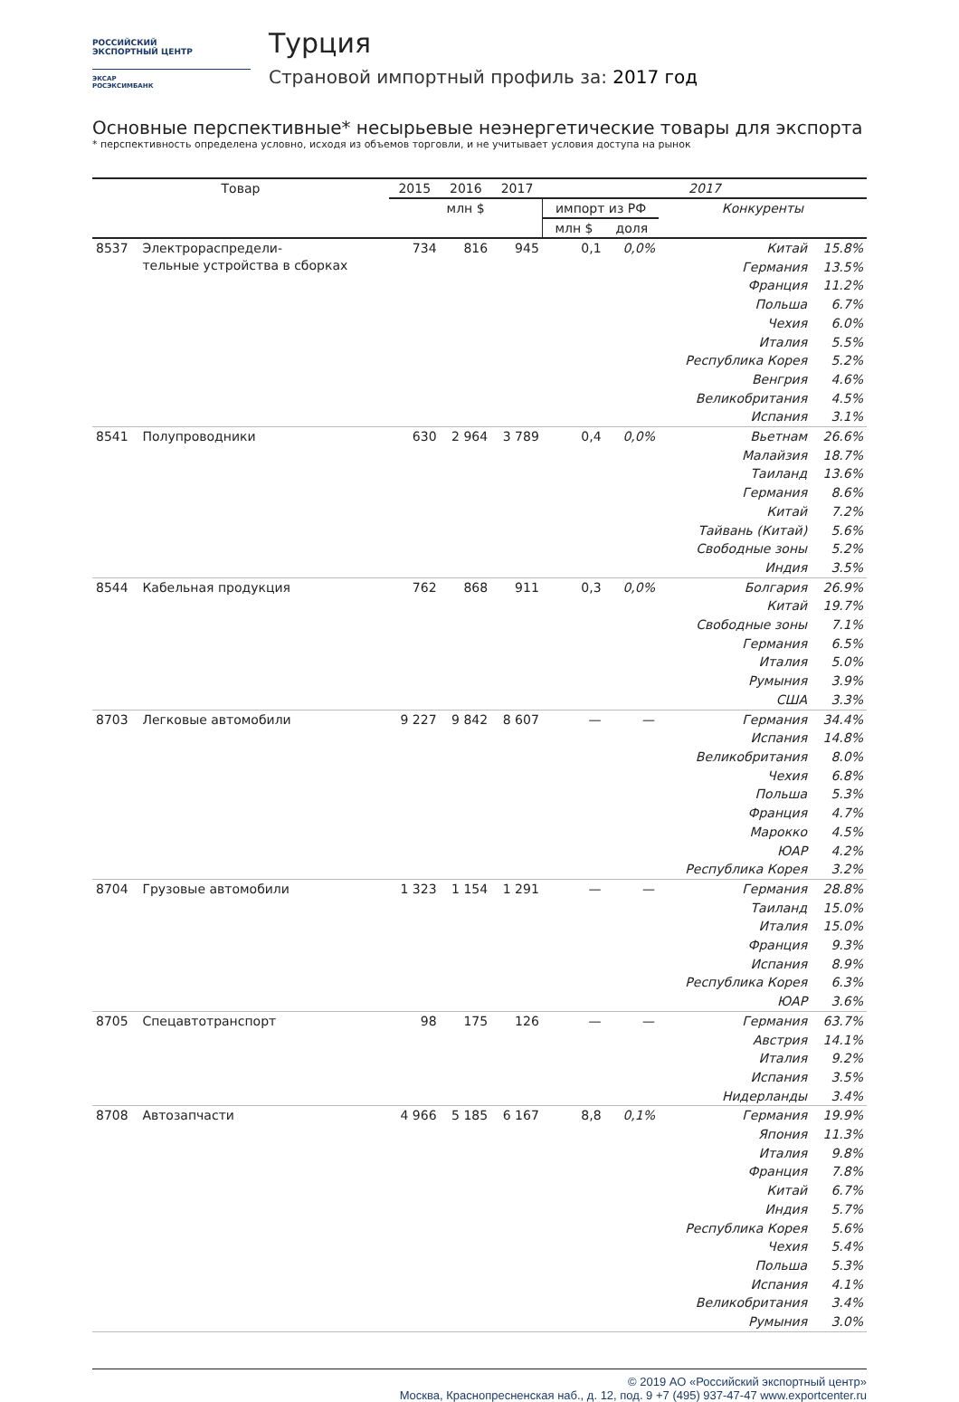РОССИЙСКИЙ
ЭКСПОРТНЫЙ ЦЕНТР
ЭКСАР
РОСЭКСИМБАНК
Турция
Страновой импортный профиль за: 2017 год
Основные перспективные* несырьевые неэнергетические товары для экспорта
* перспективность определена условно, исходя из объемов торговли, и не учитывает условия доступа на рынок
| Товар | | 2015 | 2016 | 2017 | 2017 | | | |
| --- | --- | --- | --- | --- | --- | --- | --- | --- |
| | | млн $ | | | импорт из РФ | | Конкуренты | |
| | | | | | млн $ | доля | | |
| 8537 | Электрораспредели- тельные устройства в сборках | 734 | 816 | 945 | 0,1 | 0,0% | Китай | 15.8% |
| | | | | | | | Германия | 13.5% |
| | | | | | | | Франция | 11.2% |
| | | | | | | | Польша | 6.7% |
| | | | | | | | Чехия | 6.0% |
| | | | | | | | Италия | 5.5% |
| | | | | | | | Республика Корея | 5.2% |
| | | | | | | | Венгрия | 4.6% |
| | | | | | | | Великобритания | 4.5% |
| | | | | | | | Испания | 3.1% |
| 8541 | Полупроводники | 630 | 2 964 | 3 789 | 0,4 | 0,0% | Вьетнам | 26.6% |
| | | | | | | | Малайзия | 18.7% |
| | | | | | | | Таиланд | 13.6% |
| | | | | | | | Германия | 8.6% |
| | | | | | | | Китай | 7.2% |
| | | | | | | | Тайвань (Китай) | 5.6% |
| | | | | | | | Свободные зоны | 5.2% |
| | | | | | | | Индия | 3.5% |
| 8544 | Кабельная продукция | 762 | 868 | 911 | 0,3 | 0,0% | Болгария | 26.9% |
| | | | | | | | Китай | 19.7% |
| | | | | | | | Свободные зоны | 7.1% |
| | | | | | | | Германия | 6.5% |
| | | | | | | | Италия | 5.0% |
| | | | | | | | Румыния | 3.9% |
| | | | | | | | США | 3.3% |
| 8703 | Легковые автомобили | 9 227 | 9 842 | 8 607 | — | — | Германия | 34.4% |
| | | | | | | | Испания | 14.8% |
| | | | | | | | Великобритания | 8.0% |
| | | | | | | | Чехия | 6.8% |
| | | | | | | | Польша | 5.3% |
| | | | | | | | Франция | 4.7% |
| | | | | | | | Марокко | 4.5% |
| | | | | | | | ЮАР | 4.2% |
| | | | | | | | Республика Корея | 3.2% |
| 8704 | Грузовые автомобили | 1 323 | 1 154 | 1 291 | — | — | Германия | 28.8% |
| | | | | | | | Таиланд | 15.0% |
| | | | | | | | Италия | 15.0% |
| | | | | | | | Франция | 9.3% |
| | | | | | | | Испания | 8.9% |
| | | | | | | | Республика Корея | 6.3% |
| | | | | | | | ЮАР | 3.6% |
| 8705 | Спецавтотранспорт | 98 | 175 | 126 | — | — | Германия | 63.7% |
| | | | | | | | Австрия | 14.1% |
| | | | | | | | Италия | 9.2% |
| | | | | | | | Испания | 3.5% |
| | | | | | | | Нидерланды | 3.4% |
| 8708 | Автозапчасти | 4 966 | 5 185 | 6 167 | 8,8 | 0,1% | Германия | 19.9% |
| | | | | | | | Япония | 11.3% |
| | | | | | | | Италия | 9.8% |
| | | | | | | | Франция | 7.8% |
| | | | | | | | Китай | 6.7% |
| | | | | | | | Индия | 5.7% |
| | | | | | | | Республика Корея | 5.6% |
| | | | | | | | Чехия | 5.4% |
| | | | | | | | Польша | 5.3% |
| | | | | | | | Испания | 4.1% |
| | | | | | | | Великобритания | 3.4% |
| | | | | | | | Румыния | 3.0% |
© 2019 АО «Российский экспортный центр»
Москва, Краснопресненская наб., д. 12, под. 9 +7 (495) 937-47-47 www.exportcenter.ru